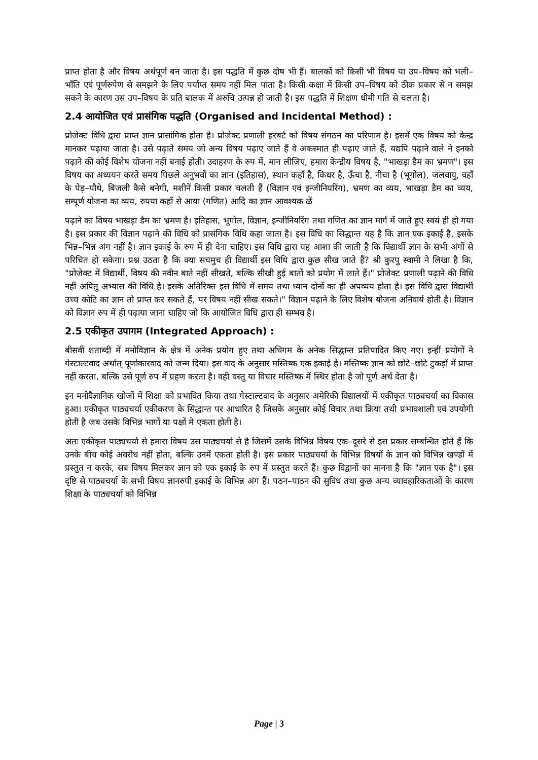प्राप्त होता है और विषय अर्थपूर्ण बन जाता है। इस पद्धति में कुछ दोष भी हैं। बालकों को किसी भी विषय या उप–विषय को भली–भाँति एवं पूर्णरुपेण से समझने के लिए पर्याप्त समय नहीं मिल पाता है। किसी कक्षा में किसी उप–विषय को ठीक प्रकार से न समझ सकने के कारण उस उप–विषय के प्रति बालक में अरुचि उत्पन्न हो जाती है। इस पद्धति में शिक्षण धीमी गति से चलता है।
2.4 आयोजित एवं प्रासंगिक पद्धति (Organised and Incidental Method) :
प्रोजेक्ट विधि द्वारा प्राप्त ज्ञान प्रासांगिक होता है। प्रोजेक्ट प्रणाली हरबर्ट को विषय संगठन का परिणाम है। इसमें एक विषय को केन्द्र मानकर पढ़ाया जाता है। उसे पढ़ाते समय जो अन्य विषय पढ़ाए जाते हैं वे अकस्मात ही पढ़ाए जाते हैं, यद्यपि पढ़ाने वाले ने इनको पढ़ाने की कोई विशेष योजना नहीं बनाई होती। उदाहरण के रुप में, मान लीजिए, हमारा केन्द्रीय विषय है, "भाखड़ा डैम का भ्रमण"। इस विषय का अध्ययन करते समय पिछले अनुभवों का ज्ञान (इतिहास), स्थान कहाँ है, किधर है, ऊँचा है, नीचा है (भूगोल), जलवायु, वहाँ के पेड़–पौधे, बिजली कैसे बनेगी, मशीनें किसी प्रकार चलती हैं (विज्ञान एवं इन्जीनियरिंग), भ्रमण का व्यय, भाखड़ा डैम का व्यय, सम्पूर्ण योजना का व्यय, रुपया कहाँ से आया (गणित) आदि का ज्ञान आवश्यक ळें
पढ़ाने का विषय भाखड़ा डैम का भ्रमण है। इतिहास, भूगोल, विज्ञान, इन्जीनियरिंग तथा गणित का ज्ञान मार्ग में जाते हुए स्वयं ही हो गया है। इस प्रकार की विज्ञान पढ़ाने की विधि को प्रासंगिक विधि कहा जाता है। इस विधि का सिद्धान्त यह है कि ज्ञान एक इकाई है, इसके भिन्न–भिन्न अंग नहीं है। ज्ञान इकाई के रुप में ही देना चाहिए। इस विधि द्वारा यह आशा की जाती है कि विद्यार्थी ज्ञान के सभी अंगों से परिचित हो सकेगा। प्रश्न उठता है कि क्या सचमुच ही विद्यार्थी इस विधि द्वारा कुछ सीख जाते हैं? श्री कुरपु स्वामी ने लिखा है कि, "प्रोजेक्ट में विद्यार्थी, विषय की नवीन बाते नहीं सीखते, बल्कि सीखी हुई बातों को प्रयोग में लाते हैं।" प्रोजेक्ट प्रणाली पढ़ाने की विधि नहीं अपितु अभ्यास की विधि है। इसके अतिरिक्त इस विधि में समय तथा ध्यान दोनों का ही अपव्यय होता है। इस विधि द्वारा विद्यार्थी उच्च कोटि का ज्ञान तो प्राप्त कर सकते हैं, पर विषय नहीं सीख सकते।" विज्ञान पढ़ाने के लिए विशेष योजना अनिवार्य होती है। विज्ञान को विज्ञान रुप में ही पढ़ाया जाना चाहिए जो कि आयोजित विधि द्वारा ही सम्भव है।
2.5 एकीकृत उपागम (Integrated Approach) :
बीसवीं शताब्दी में मनोविज्ञान के क्षेत्र में अनेक प्रयोग हुए तथा अधिगम के अनेक सिद्धान्त प्रतिपादित किए गए। इन्हीं प्रयोगों ने गेस्टाल्टवाद अर्थात् पूर्णाकारवाद को जन्म दिया। इस वाद के अनुसार मस्तिष्क एक इकाई है। मस्तिष्क ज्ञान को छोटे–छोटे टुकड़ों में प्राप्त नहीं करता, बल्कि उसे पूर्ण रुप में ग्रहण करता है। वही वस्तु या विचार मस्तिष्क में स्थिर होता है जो पूर्ण अर्थ देता है।
इन मनोवैज्ञानिक खोजों में शिक्षा को प्रभावित किया तथा गेस्टाल्टवाद के अनुसार अमेरिकी विद्यालयों में एकीकृत पाठ्यचर्या का विकास हुआ। एकीकृत पाठ्यचर्या एकीकरण के सिद्धान्त पर आधारित है जिसके अनुसार कोई विचार तथा क्रिया तथी प्रभावशाली एवं उपयोगी होती है जब उसके विभिन्न भागों या पक्षों मे एकता होती है।
अतः एकीकृत पाठ्यचर्या से हमारा विषय उस पाठ्यचर्या से है जिसमें उसके विभिन्न विषय एक–दूसरे से इस प्रकार सम्बन्धित होते हैं कि उनके बीच कोई अवरोध नहीं होता, बल्कि उनमें एकता होती है। इस प्रकार पाठ्यचर्या के विभिन्न विषयों के ज्ञान को विभिन्न खण्डों में प्रस्तुत न करके, सब विषय मिलकर ज्ञान को एक इकाई के रुप में प्रस्तुत करते हैं। कुछ विद्वानों का मानना है कि "ज्ञान एक है"। इस दृष्टि से पाठ्यचर्या के सभी विषय ज्ञानरुपी इकाई के विभिन्न अंग हैं। पठन–पाठन की सुविध तथा कुछ अन्य व्यावहारिकताओं के कारण शिक्षा के पाठ्यचर्या को विभिन्न
Page | 3